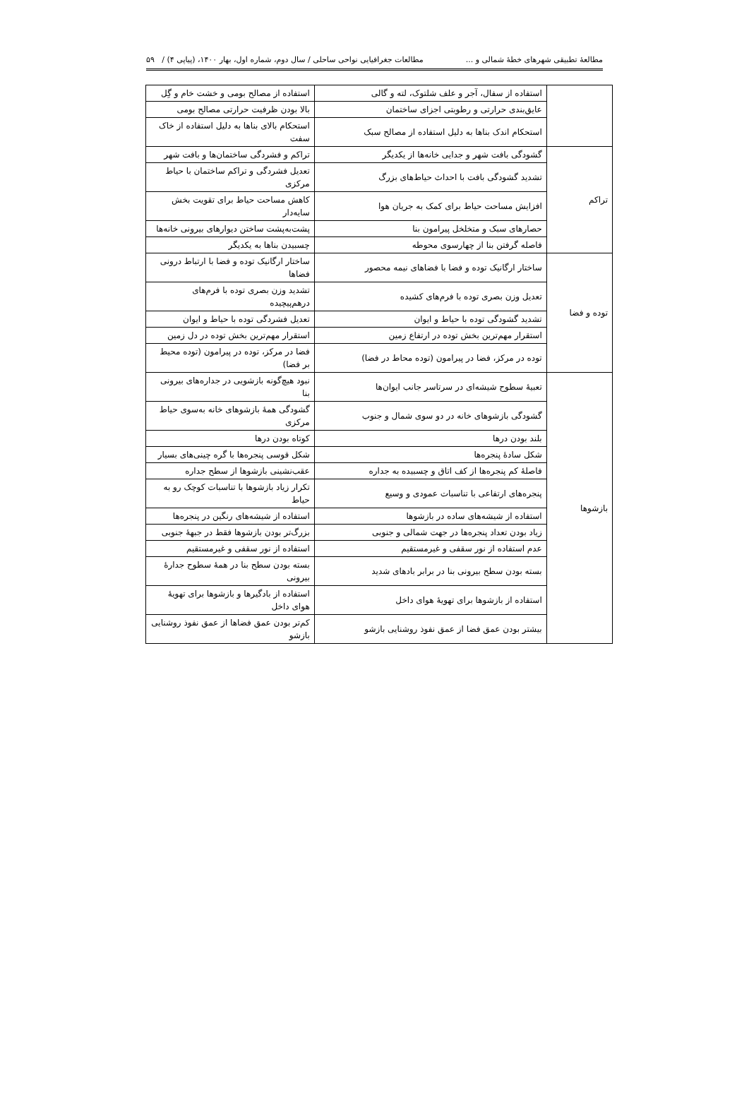مطالعهٔ تطبیقی شهرهای خطهٔ شمالی و ... مطالعات جغرافیایی نواحی ساحلی / سال دوم، شماره اول، بهار ۱۴۰۰، (پیاپی ۴) / ۵۹
| | استفاده از سفال، آجر و علف شلتوک، لته و گالی | استفاده از مصالح بومی و خشت خام و گِل |
| | عایق‌بندی حرارتی و رطوبتی اجزای ساختمان | بالا بودن ظرفیت حرارتی مصالح بومی |
| | استحکام اندک بناها به دلیل استفاده از مصالح سبک | استحکام بالای بناها به دلیل استفاده از خاک سفت |
| تراکم | گشودگی بافت شهر و جدایی خانه‌ها از یکدیگر | تراکم و فشردگی ساختمان‌ها و بافت شهر |
| | تشدید گشودگی بافت با احداث حیاط‌های بزرگ | تعدیل فشردگی و تراکم ساختمان با حیاط مرکزی |
| | افزایش مساحت حیاط برای کمک به جریان هوا | کاهش مساحت حیاط برای تقویت بخش سایه‌دار |
| | حصارهای سبک و متخلخل پیرامون بنا | پشت‌به‌پشت ساختن دیوارهای بیرونی خانه‌ها |
| | فاصله گرفتن بنا از چهارسوی محوطه | چسبیدن بناها به یکدیگر |
| توده و فضا | ساختار ارگانیک توده و فضا با فضاهای نیمه محصور | ساختار ارگانیک توده و فضا با ارتباط درونی فضاها |
| | تعدیل وزن بصری توده با فرم‌های کشیده | تشدید وزن بصری توده با فرم‌های درهم‌پیچیده |
| | تشدید گشودگی توده با حیاط و ایوان | تعدیل فشردگی توده با حیاط و ایوان |
| | استقرار مهم‌ترین بخش توده در ارتفاع زمین | استقرار مهم‌ترین بخش توده در دل زمین |
| | توده در مرکز، فضا در پیرامون (توده محاط در فضا) | فضا در مرکز، توده در پیرامون (توده محیط بر فضا) |
| بازشوها | تعبیهٔ سطوح شیشه‌ای در سرتاسر جانب ایوان‌ها | نبود هیچ‌گونه بازشویی در جداره‌های بیرونی بنا |
| | گشودگی بازشوهای خانه در دو سوی شمال و جنوب | گشودگی همهٔ بازشوهای خانه به‌سوی حیاط مرکزی |
| | بلند بودن درها | کوتاه بودن درها |
| | شکل سادهٔ پنجره‌ها | شکل قوسی پنجره‌ها با گره چینی‌های بسیار |
| | فاصلهٔ کم پنجره‌ها از کف اتاق و چسبیده به جداره | عقب‌نشینی بازشوها از سطح جداره |
| | پنجره‌های ارتفاعی با تناسبات عمودی و وسیع | تکرار زیاد بازشوها با تناسبات کوچک رو به حیاط |
| | استفاده از شیشه‌های ساده در بازشوها | استفاده از شیشه‌های رنگین در پنجره‌ها |
| | زیاد بودن تعداد پنجره‌ها در جهت شمالی و جنوبی | بزرگ‌تر بودن بازشوها فقط در جبههٔ جنوبی |
| | عدم استفاده از نور سقفی و غیرمستقیم | استفاده از نور سقفی و غیرمستقیم |
| | بسته بودن سطح بیرونی بنا در برابر بادهای شدید | بسته بودن سطح بنا در همهٔ سطوح جدارهٔ بیرونی |
| | استفاده از بازشوها برای تهویهٔ هوای داخل | استفاده از بادگیرها و بازشوها برای تهویهٔ هوای داخل |
| | بیشتر بودن عمق فضا از عمق نفوذ روشنایی بازشو | کم‌تر بودن عمق فضاها از عمق نفوذ روشنایی بازشو |